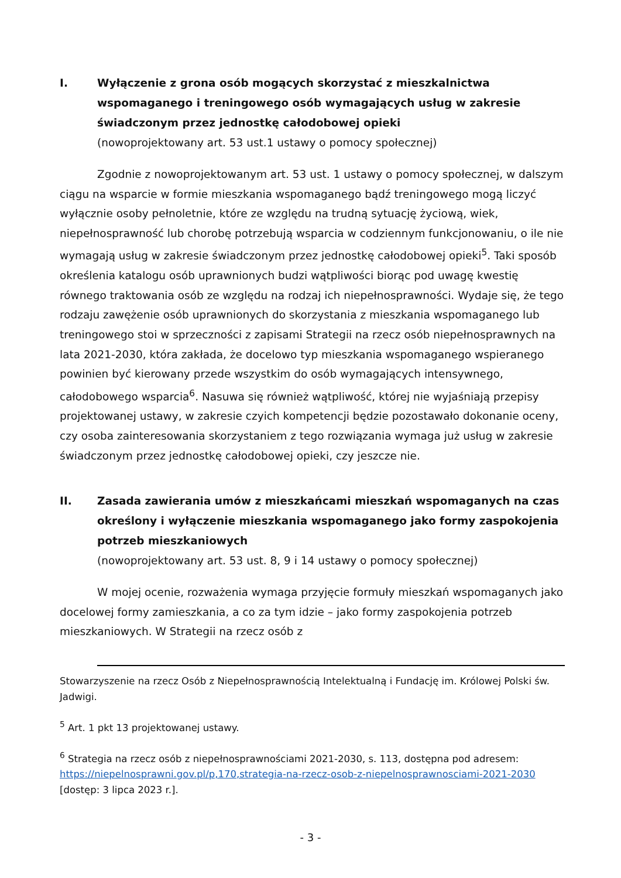I. Wyłączenie z grona osób mogących skorzystać z mieszkalnictwa wspomaganego i treningowego osób wymagających usług w zakresie świadczonym przez jednostkę całodobowej opieki
(nowoprojektowany art. 53 ust.1 ustawy o pomocy społecznej)
Zgodnie z nowoprojektowanym art. 53 ust. 1 ustawy o pomocy społecznej, w dalszym ciągu na wsparcie w formie mieszkania wspomaganego bądź treningowego mogą liczyć wyłącznie osoby pełnoletnie, które ze względu na trudną sytuację życiową, wiek, niepełnosprawność lub chorobę potrzebują wsparcia w codziennym funkcjonowaniu, o ile nie wymagają usług w zakresie świadczonym przez jednostkę całodobowej opieki<sup>5</sup>. Taki sposób określenia katalogu osób uprawnionych budzi wątpliwości biorąc pod uwagę kwestię równego traktowania osób ze względu na rodzaj ich niepełnosprawności. Wydaje się, że tego rodzaju zawężenie osób uprawnionych do skorzystania z mieszkania wspomaganego lub treningowego stoi w sprzeczności z zapisami Strategii na rzecz osób niepełnosprawnych na lata 2021-2030, która zakłada, że docelowo typ mieszkania wspomaganego wspieranego powinien być kierowany przede wszystkim do osób wymagających intensywnego, całodobowego wsparcia<sup>6</sup>. Nasuwa się również wątpliwość, której nie wyjaśniają przepisy projektowanej ustawy, w zakresie czyich kompetencji będzie pozostawało dokonanie oceny, czy osoba zainteresowania skorzystaniem z tego rozwiązania wymaga już usług w zakresie świadczonym przez jednostkę całodobowej opieki, czy jeszcze nie.
II. Zasada zawierania umów z mieszkańcami mieszkań wspomaganych na czas określony i wyłączenie mieszkania wspomaganego jako formy zaspokojenia potrzeb mieszkaniowych
(nowoprojektowany art. 53 ust. 8, 9 i 14 ustawy o pomocy społecznej)
W mojej ocenie, rozważenia wymaga przyjęcie formuły mieszkań wspomaganych jako docelowej formy zamieszkania, a co za tym idzie – jako formy zaspokojenia potrzeb mieszkaniowych. W Strategii na rzecz osób z
Stowarzyszenie na rzecz Osób z Niepełnosprawnością Intelektualną i Fundację im. Królowej Polski św. Jadwigi.
<sup>5</sup> Art. 1 pkt 13 projektowanej ustawy.
<sup>6</sup> Strategia na rzecz osób z niepełnosprawnościami 2021-2030, s. 113, dostępna pod adresem: https://niepelnosprawni.gov.pl/p,170,strategia-na-rzecz-osob-z-niepelnosprawnosciami-2021-2030 [dostęp: 3 lipca 2023 r.].
- 3 -